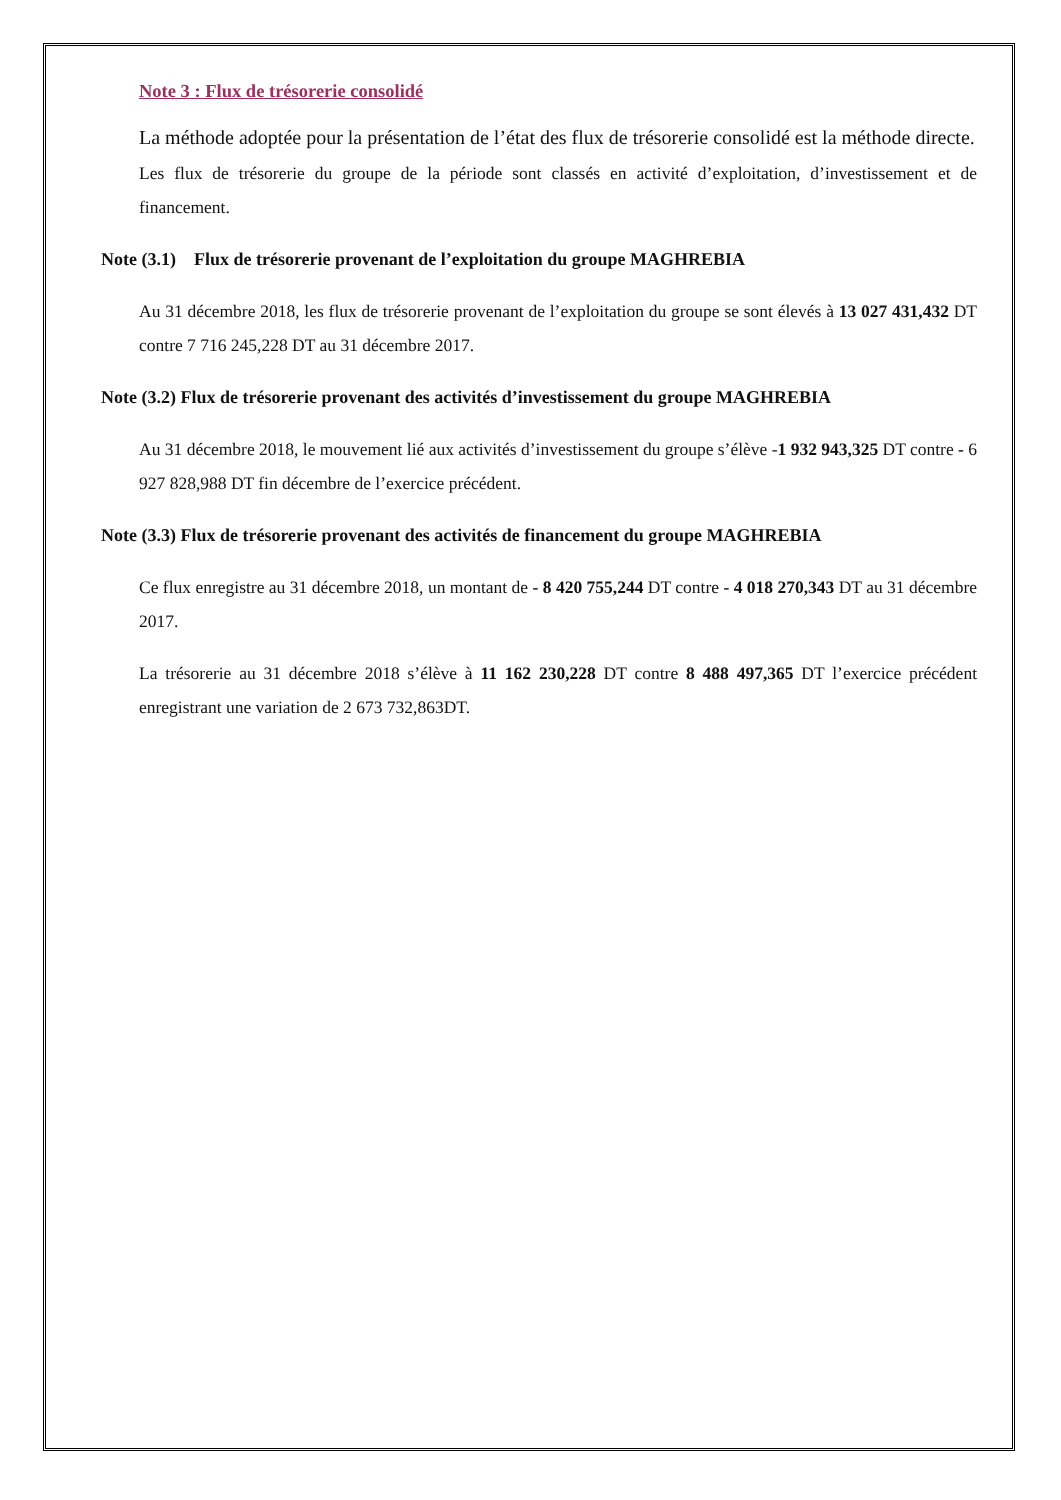Note 3 : Flux de trésorerie consolidé
La méthode adoptée pour la présentation de l’état des flux de trésorerie consolidé est la méthode directe.
Les flux de trésorerie du groupe de la période sont classés en activité d’exploitation, d’investissement et de financement.
Note (3.1) Flux de trésorerie provenant de l’exploitation du groupe MAGHREBIA
Au 31 décembre 2018, les flux de trésorerie provenant de l’exploitation du groupe se sont élevés à 13 027 431,432 DT contre 7 716 245,228 DT au 31 décembre 2017.
Note (3.2) Flux de trésorerie provenant des activités d’investissement du groupe MAGHREBIA
Au 31 décembre 2018, le mouvement lié aux activités d’investissement du groupe s’élève -1 932 943,325 DT contre - 6 927 828,988 DT fin décembre de l’exercice précédent.
Note (3.3) Flux de trésorerie provenant des activités de financement du groupe MAGHREBIA
Ce flux enregistre au 31 décembre 2018, un montant de - 8 420 755,244 DT contre - 4 018 270,343 DT au 31 décembre 2017.
La trésorerie au 31 décembre 2018 s’élève à 11 162 230,228 DT contre 8 488 497,365 DT l’exercice précédent enregistrant une variation de 2 673 732,863DT.